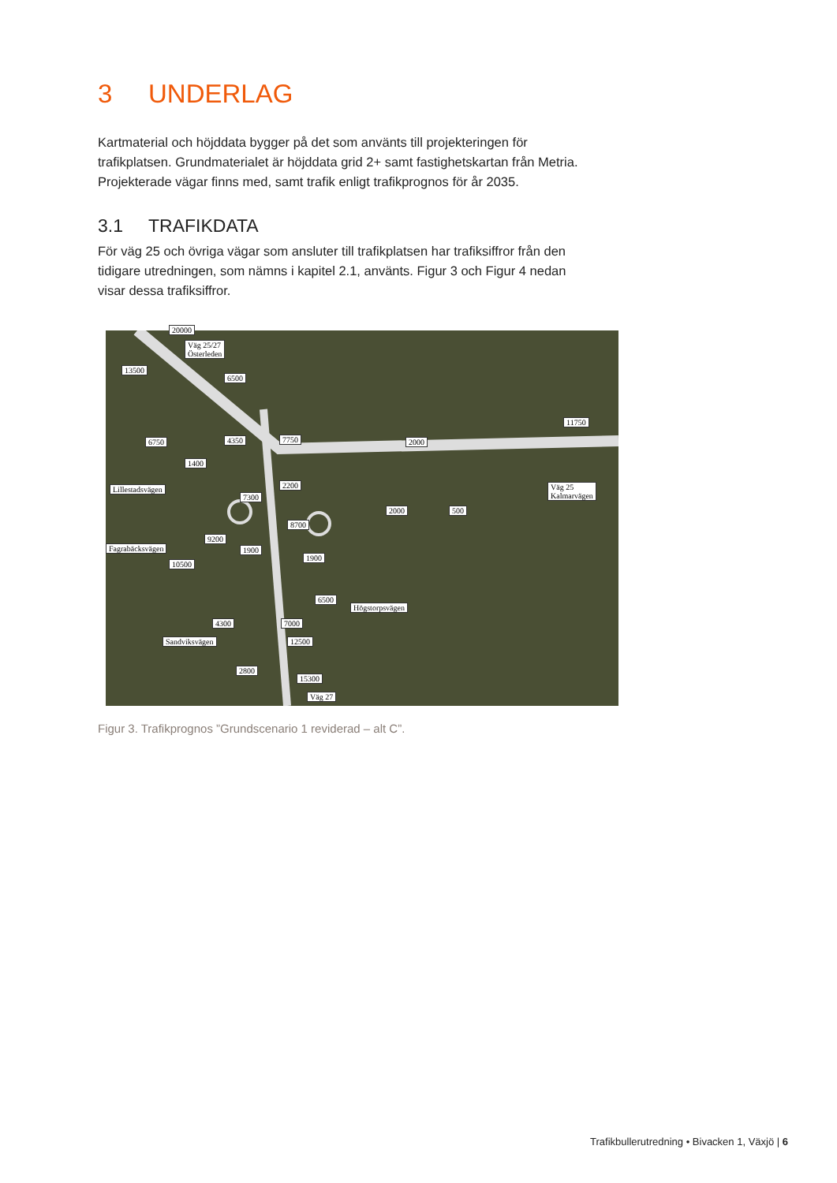3 UNDERLAG
Kartmaterial och höjddata bygger på det som använts till projekteringen för trafikplatsen. Grundmaterialet är höjddata grid 2+ samt fastighetskartan från Metria. Projekterade vägar finns med, samt trafik enligt trafikprognos för år 2035.
3.1 TRAFIKDATA
För väg 25 och övriga vägar som ansluter till trafikplatsen har trafiksiffror från den tidigare utredningen, som nämns i kapitel 2.1, använts. Figur 3 och Figur 4 nedan visar dessa trafiksiffror.
20000
Väg 25/27
Österleden
13500
6500
11750
6750 4350 7750 2000
1400
2200
Lillestadsvägen
Väg 25
Kalmarvägen
7300
2000 500
8700
9200
Fagrabäcksvägen 1900
1900
10500
6500
Högstorpsvägen
4300 7000
Sandviksvägen 12500
2800
15300
Väg 27
Figur 3. Trafikprognos ”Grundscenario 1 reviderad – alt C”.
Trafikbullerutredning • Bivacken 1, Växjö | 6